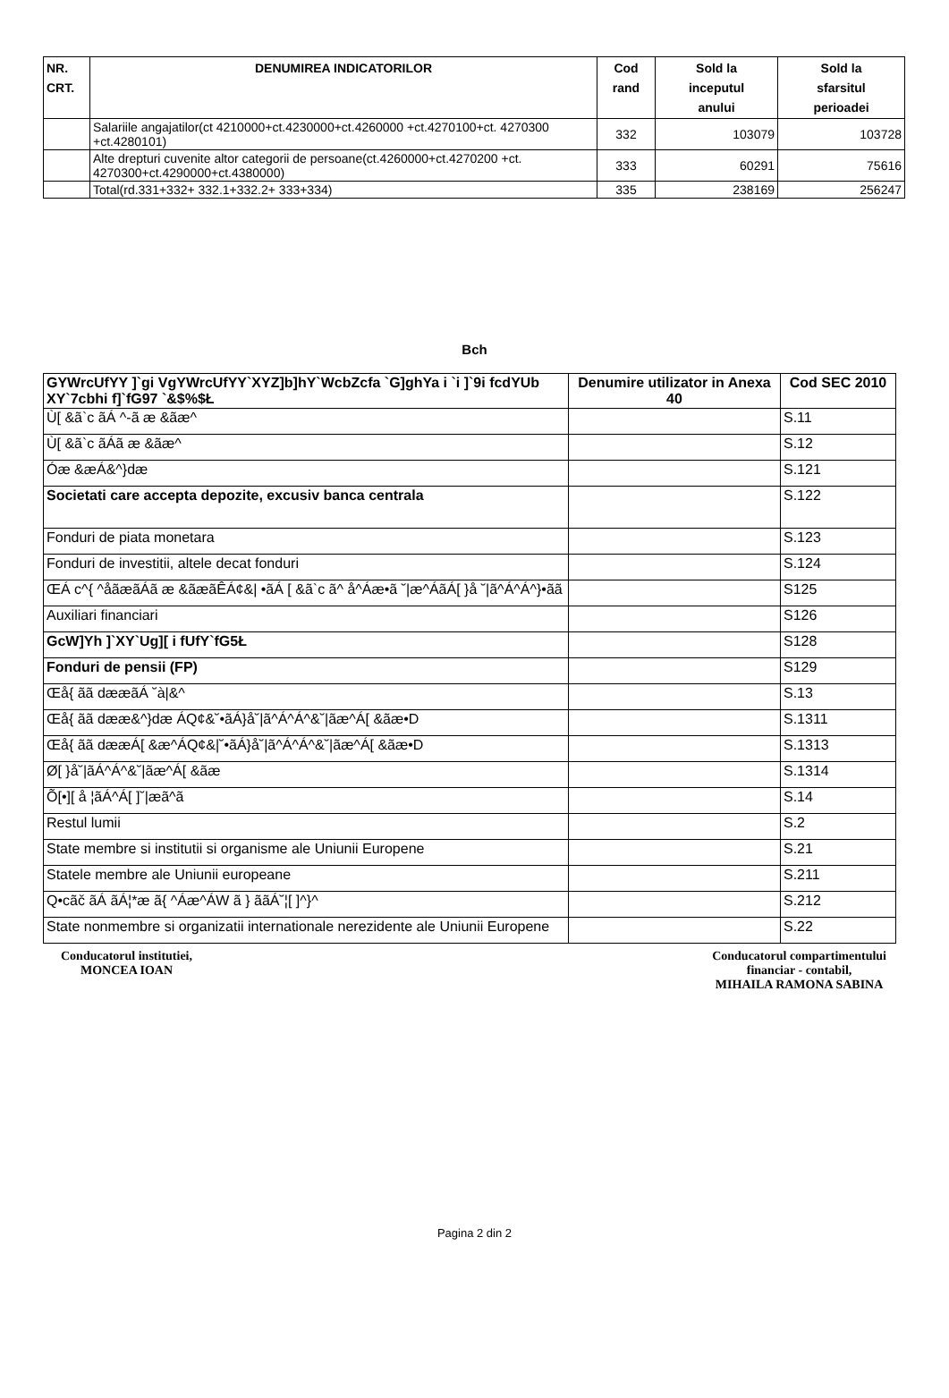| NR. CRT. | DENUMIREA INDICATORILOR | Cod rand | Sold la inceputul anului | Sold la sfarsitul perioadei |
| --- | --- | --- | --- | --- |
| | Salariile angajatilor(ct 4210000+ct.4230000+ct.4260000 +ct.4270100+ct. 4270300 +ct.4280101) | 332 | 103079 | 103728 |
| | Alte drepturi cuvenite altor categorii de persoane(ct.4260000+ct.4270200 +ct. 4270300+ct.4290000+ct.4380000) | 333 | 60291 | 75616 |
| | Total(rd.331+332+ 332.1+332.2+ 333+334) | 335 | 238169 | 256247 |
Bch
| GYWrcUfYY ]`gi VgYWrcUfYY`XYZ]b]hY`WcbZcfa `G]ghYa i `i ]`9i fcdYUb XY`7cbhi f]`fG97 `&$%$Ł | Denumire utilizator in Anexa 40 | Cod SEC 2010 |
| --- | --- | --- |
| Ù[ &ã`c ãÁ ^-ã æ &ãæ^ | | S.11 |
| Ù[ &ã`c ãÁã æ &ãæ^ | | S.12 |
| Óæ &æÁ&^}dæ | | S.121 |
| Societati care accepta depozite, excusiv banca centrala | | S.122 |
| Fonduri de piata monetara | | S.123 |
| Fonduri de investitii, altele decat fonduri | | S.124 |
| ŒÁ c^{ ^åãæãÁã æ &ãæãÊÁ¢&/ •ãÁ [ &ã`c ã^ å^Áæ•ã ˘/æ^ÁãÁ[ }å ˘/ã^Á^Á^}•ãã | | S125 |
| Auxiliari financiari | | S126 |
| GcW]Yh ]`XY`Ug][ i fUfY`fG5Ł | | S128 |
| Fonduri de pensii (FP) | | S129 |
| Œå{ ãã dææãÁ ˘à/&^ | | S.13 |
| Œå{ ãã dææ&^}dæ ÁQ¢&˘•ãÁ}å˘/ã^Á^Á^&˘/ãæ^Á[ &ãæ•D | | S.1311 |
| Œå{ ãã dææÁ[ &æ^ÁQ¢&/˘•ãÁ}å˘/ã^Á^Á^&˘/ãæ^Á[ &ãæ•D | | S.1313 |
| Ø[ }å˘/ãÁ^Á^&˘/ãæ^Á[ &ãæ | | S.1314 |
| Õ[•][ å ¦ãÁ^Á[ ]˘/æã^ã | | S.14 |
| Restul lumii | | S.2 |
| State membre si institutii si organisme ale Uniunii Europene | | S.21 |
| Statele membre ale Uniunii europeane | | S.211 |
| Q•cãč ãÁ ãÁ¦*æ ã{ ^Áæ^ÁW ã } ããÁ˘¦[ ]^}^ | | S.212 |
| State nonmembre si organizatii internationale nerezidente ale Uniunii Europene | | S.22 |
Conducatorul institutiei,
MONCEA IOAN
Conducatorul compartimentului
financiar - contabil,
MIHAILA RAMONA SABINA
Pagina 2 din 2